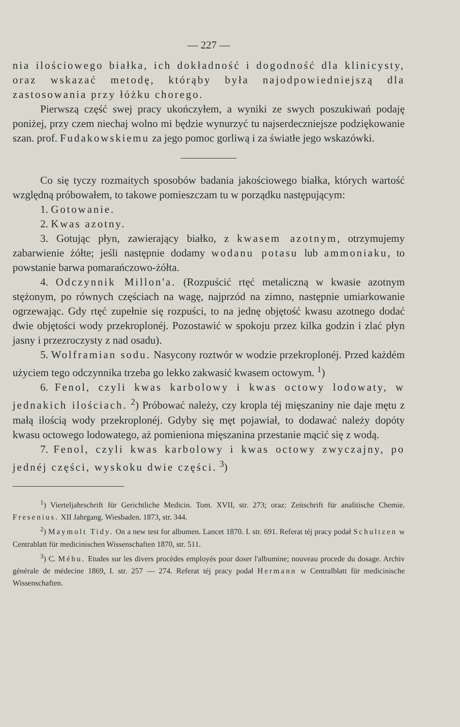— 227 —
nia ilościowego białka, ich dokładność i dogodność dla klinicysty, oraz wskazać metodę, którąby była najodpowiedniejszą dla zastosowania przy łóżku chorego.
Pierwszą część swej pracy ukończyłem, a wyniki ze swych poszukiwań podaję poniżej, przy czem niechaj wolno mi będzie wynurzyć tu najserdeczniejsze podziękowanie szan. prof. Fudakowskiemu za jego pomoc gorliwą i za światłe jego wskazówki.
Co się tyczy rozmaitych sposobów badania jakościowego białka, których wartość względną próbowałem, to takowe pomieszczam tu w porządku następującym:
1. Gotowanie.
2. Kwas azotny.
3. Gotując płyn, zawierający białko, z kwasem azotnym, otrzymujemy zabarwienie żółte; jeśli następnie dodamy wodanu potasu lub ammoniaku, to powstanie barwa pomarańczowo-żółta.
4. Odczynnik Millon'a. (Rozpuścić rtęć metaliczną w kwasie azotnym stężonym, po równych częściach na wagę, najprzód na zimno, następnie umiarkowanie ogrzewając. Gdy rtęć zupełnie się rozpuści, to na jednę objętość kwasu azotnego dodać dwie objętości wody przekroplonéj. Pozostawić w spokoju przez kilka godzin i zlać płyn jasny i przezroczysty z nad osadu).
5. Wolframian sodu. Nasycony roztwór w wodzie przekroplonéj. Przed każdém użyciem tego odczynnika trzeba go lekko zakwasić kwasem octowym. <sup>1</sup>)
6. Fenol, czyli kwas karbolowy i kwas octowy lodowaty, w jednakich ilościach. <sup>2</sup>) Próbować należy, czy kropla téj mięszaniny nie daje mętu z małą ilością wody przekroplonéj. Gdyby się męt pojawiał, to dodawać należy dopóty kwasu octowego lodowatego, aż pomieniona mięszanina przestanie mącić się z wodą.
7. Fenol, czyli kwas karbolowy i kwas octowy zwyczajny, po jednéj części, wyskoku dwie części. <sup>3</sup>)
<sup>1</sup>) Vierteljahrschrift für Gerichtliche Medicin. Tom. XVII, str. 273; oraz: Zeitschrift für analitische Chemie. Fresenius. XII Jahrgang. Wiesbaden. 1873, str. 344.
<sup>2</sup>) Maymolt Tidy. On a new test for albumen. Lancet 1870. I. str. 691. Referat téj pracy podał Schultzen w Centrablatt für medicinischen Wissenschaften 1870, str. 511.
<sup>3</sup>) C. Méhu. Etudes sur les divers procèdes employés pour doser l'albumine; nouveau procede du dosage. Archiv générale de médecine 1869, I. str. 257 — 274. Referat téj pracy podał Hermann w Centralblatt für medicinische Wissenschaften.